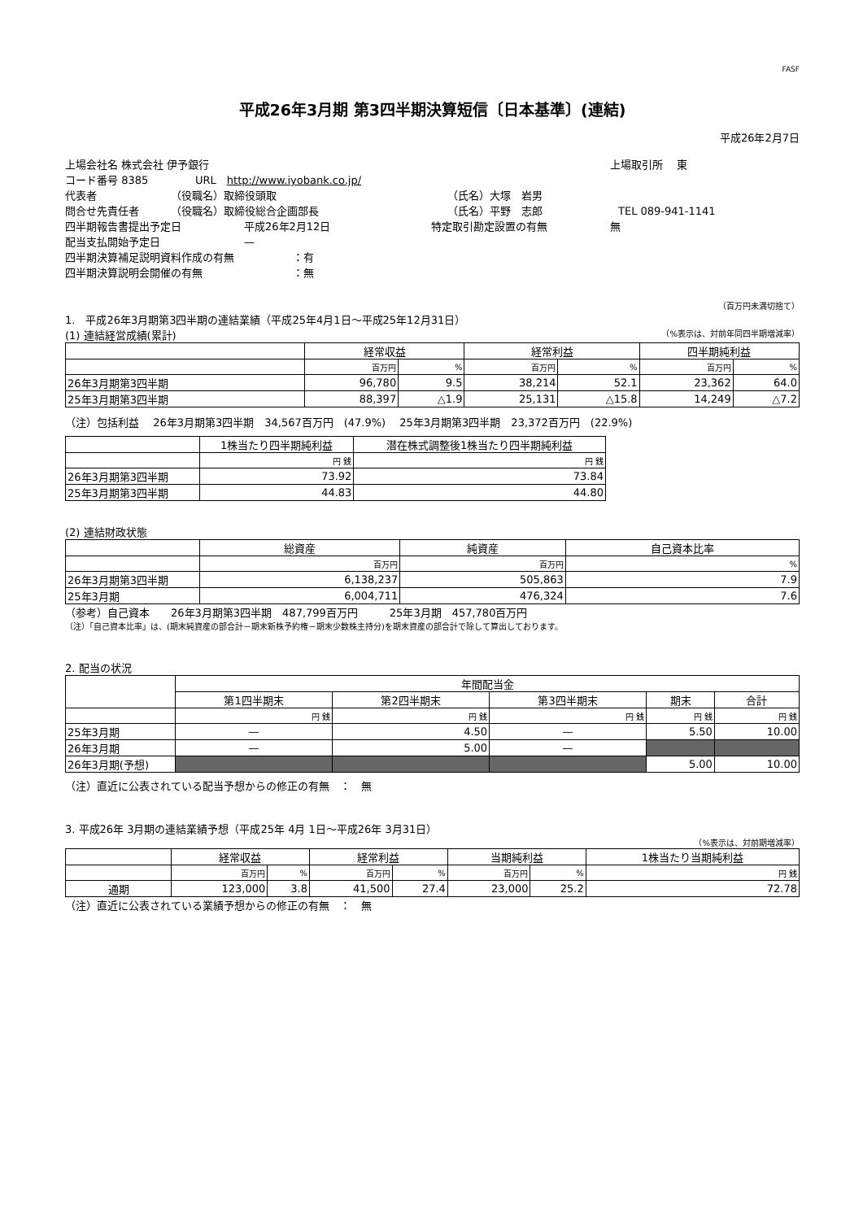FASF
平成26年3月期 第3四半期決算短信〔日本基準〕(連結)
平成26年2月7日
上場会社名 株式会社 伊予銀行 上場取引所　 東
コード番号 8385 URL　http://www.iyobank.co.jp/
代表者 （役職名）取締役頭取 （氏名）大塚　岩男
問合せ先責任者 （役職名）取締役総合企画部長 （氏名）平野　志郎 TEL 089-941-1141
四半期報告書提出予定日 平成26年2月12日 特定取引勘定設置の有無 無
配当支払開始予定日 —
四半期決算補足説明資料作成の有無 ：有
四半期決算説明会開催の有無 ：無
（百万円未満切捨て）
1.　平成26年3月期第3四半期の連結業績（平成25年4月1日～平成25年12月31日）
(1) 連結経営成績(累計) （%表示は、対前年同四半期増減率）
| | 経常収益 | | 経常利益 | | 四半期純利益 | |
| --- | --- | --- | --- | --- | --- | --- |
| | 百万円 | % | 百万円 | % | 百万円 | % |
| 26年3月期第3四半期 | 96,780 | 9.5 | 38,214 | 52.1 | 23,362 | 64.0 |
| 25年3月期第3四半期 | 88,397 | △1.9 | 25,131 | △15.8 | 14,249 | △7.2 |
（注）包括利益　 26年3月期第3四半期　34,567百万円　(47.9%)　 25年3月期第3四半期　23,372百万円　(22.9%)
| | 1株当たり四半期純利益 | 潜在株式調整後1株当たり四半期純利益 |
| --- | --- | --- |
| | 円 銭 | 円 銭 |
| 26年3月期第3四半期 | 73.92 | 73.84 |
| 25年3月期第3四半期 | 44.83 | 44.80 |
(2) 連結財政状態
| | 総資産 | 純資産 | 自己資本比率 |
| --- | --- | --- | --- |
| | 百万円 | 百万円 | % |
| 26年3月期第3四半期 | 6,138,237 | 505,863 | 7.9 |
| 25年3月期 | 6,004,711 | 476,324 | 7.6 |
（参考）自己資本　　26年3月期第3四半期　487,799百万円　　　25年3月期　457,780百万円
（注）「自己資本比率」は、(期末純資産の部合計－期末新株予約権－期末少数株主持分)を期末資産の部合計で除して算出しております。
2. 配当の状況
| | 年間配当金 | | | | |
| --- | --- | --- | --- | --- | --- |
| | 第1四半期末 | 第2四半期末 | 第3四半期末 | 期末 | 合計 |
| | 円 銭 | 円 銭 | 円 銭 | 円 銭 | 円 銭 |
| 25年3月期 | — | 4.50 | — | 5.50 | 10.00 |
| 26年3月期 | — | 5.00 | — | | |
| 26年3月期(予想) | | | | 5.00 | 10.00 |
（注）直近に公表されている配当予想からの修正の有無　：　無
3. 平成26年 3月期の連結業績予想（平成25年 4月 1日～平成26年 3月31日）
（%表示は、対前期増減率）
| | 経常収益 | | 経常利益 | | 当期純利益 | | 1株当たり当期純利益 |
| --- | --- | --- | --- | --- | --- | --- | --- |
| | 百万円 | % | 百万円 | % | 百万円 | % | 円 銭 |
| 通期 | 123,000 | 3.8 | 41,500 | 27.4 | 23,000 | 25.2 | 72.78 |
（注）直近に公表されている業績予想からの修正の有無　：　無